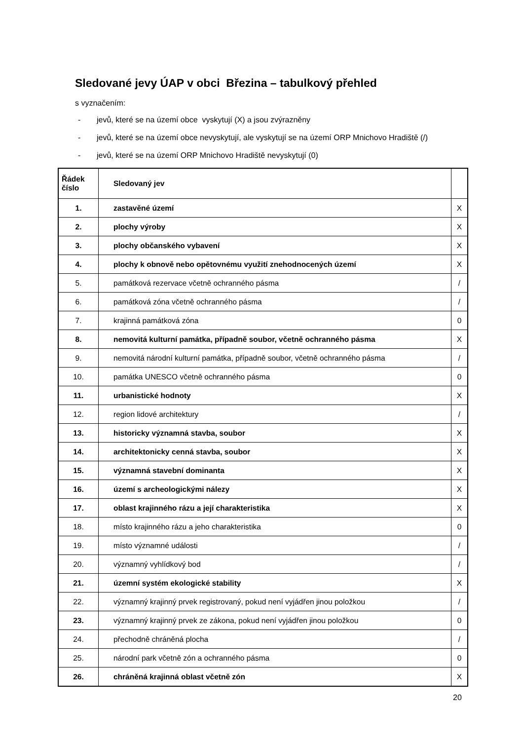Sledované jevy ÚAP v obci Březina – tabulkový přehled
s vyznačením:
- jevů, které se na území obce vyskytují (X) a jsou zvýrazněny
- jevů, které se na území obce nevyskytují, ale vyskytují se na území ORP Mnichovo Hradiště (/)
- jevů, které se na území ORP Mnichovo Hradiště nevyskytují (0)
| Řádek číslo | Sledovaný jev | |
| --- | --- | --- |
| 1. | zastavěné území | X |
| 2. | plochy výroby | X |
| 3. | plochy občanského vybavení | X |
| 4. | plochy k obnově nebo opětovnému využití znehodnocených území | X |
| 5. | památková rezervace včetně ochranného pásma | / |
| 6. | památková zóna včetně ochranného pásma | / |
| 7. | krajinná památková zóna | 0 |
| 8. | nemovitá kulturní památka, případně soubor, včetně ochranného pásma | X |
| 9. | nemovitá národní kulturní památka, případně soubor, včetně ochranného pásma | / |
| 10. | památka UNESCO včetně ochranného pásma | 0 |
| 11. | urbanistické hodnoty | X |
| 12. | region lidové architektury | / |
| 13. | historicky významná stavba, soubor | X |
| 14. | architektonicky cenná stavba, soubor | X |
| 15. | významná stavební dominanta | X |
| 16. | území s archeologickými nálezy | X |
| 17. | oblast krajinného rázu a její charakteristika | X |
| 18. | místo krajinného rázu a jeho charakteristika | 0 |
| 19. | místo významné události | / |
| 20. | významný vyhlídkový bod | / |
| 21. | územní systém ekologické stability | X |
| 22. | významný krajinný prvek registrovaný, pokud není vyjádřen jinou položkou | / |
| 23. | významný krajinný prvek ze zákona, pokud není vyjádřen jinou položkou | 0 |
| 24. | přechodně chráněná plocha | / |
| 25. | národní park včetně zón a ochranného pásma | 0 |
| 26. | chráněná krajinná oblast včetně zón | X |
20